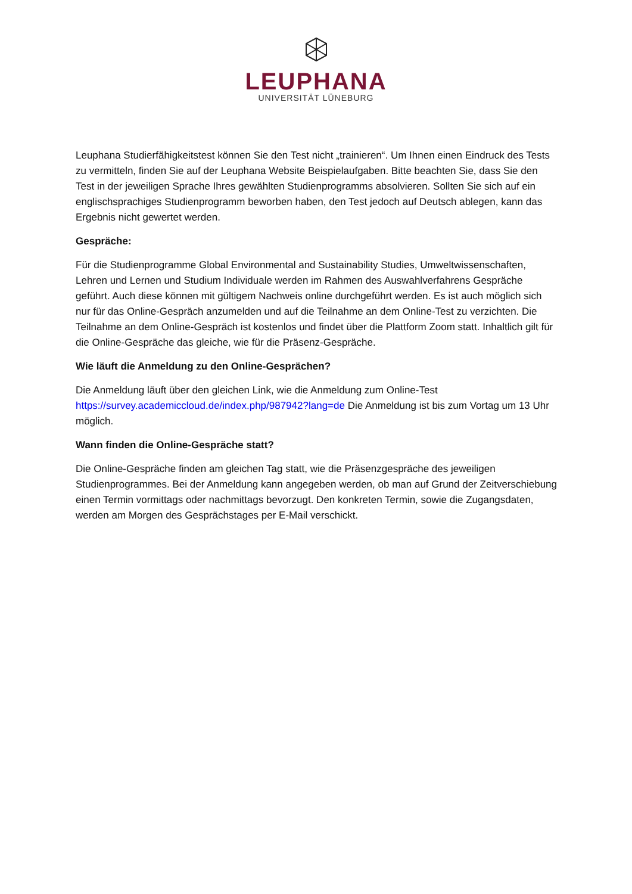LEUPHANA
UNIVERSITÄT LÜNEBURG
Leuphana Studierfähigkeitstest können Sie den Test nicht „trainieren“. Um Ihnen einen Eindruck des Tests zu vermitteln, finden Sie auf der Leuphana Website Beispielaufgaben. Bitte beachten Sie, dass Sie den Test in der jeweiligen Sprache Ihres gewählten Studienprogramms absolvieren. Sollten Sie sich auf ein englischsprachiges Studienprogramm beworben haben, den Test jedoch auf Deutsch ablegen, kann das Ergebnis nicht gewertet werden.
Gespräche:
Für die Studienprogramme Global Environmental and Sustainability Studies, Umweltwissenschaften, Lehren und Lernen und Studium Individuale werden im Rahmen des Auswahlverfahrens Gespräche geführt. Auch diese können mit gültigem Nachweis online durchgeführt werden. Es ist auch möglich sich nur für das Online-Gespräch anzumelden und auf die Teilnahme an dem Online-Test zu verzichten. Die Teilnahme an dem Online-Gespräch ist kostenlos und findet über die Plattform Zoom statt. Inhaltlich gilt für die Online-Gespräche das gleiche, wie für die Präsenz-Gespräche.
Wie läuft die Anmeldung zu den Online-Gesprächen?
Die Anmeldung läuft über den gleichen Link, wie die Anmeldung zum Online-Test https://survey.academiccloud.de/index.php/987942?lang=de Die Anmeldung ist bis zum Vortag um 13 Uhr möglich.
Wann finden die Online-Gespräche statt?
Die Online-Gespräche finden am gleichen Tag statt, wie die Präsenzgespräche des jeweiligen Studienprogrammes. Bei der Anmeldung kann angegeben werden, ob man auf Grund der Zeitverschiebung einen Termin vormittags oder nachmittags bevorzugt. Den konkreten Termin, sowie die Zugangsdaten, werden am Morgen des Gesprächstages per E-Mail verschickt.